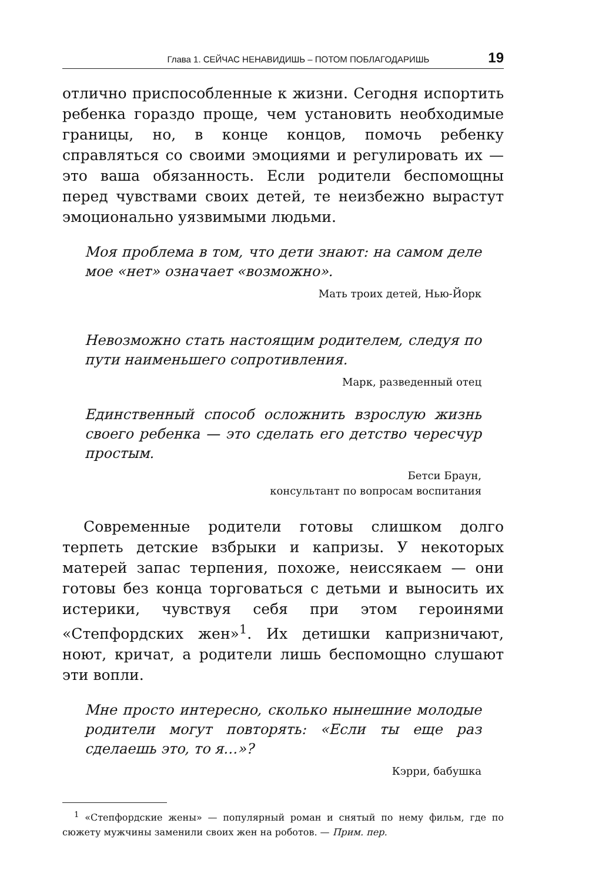Глава 1. СЕЙЧАС НЕНАВИДИШЬ – ПОТОМ ПОБЛАГОДАРИШЬ 19
отлично приспособленные к жизни. Сегодня испортить ребенка гораздо проще, чем установить необходимые границы, но, в конце концов, помочь ребенку справляться со своими эмоциями и регулировать их — это ваша обязанность. Если родители беспомощны перед чувствами своих детей, те неизбежно вырастут эмоционально уязвимыми людьми.
Моя проблема в том, что дети знают: на самом деле мое «нет» означает «возможно».
Мать троих детей, Нью-Йорк
Невозможно стать настоящим родителем, следуя по пути наименьшего сопротивления.
Марк, разведенный отец
Единственный способ осложнить взрослую жизнь своего ребенка — это сделать его детство чересчур простым.
Бетси Браун,
консультант по вопросам воспитания
Современные родители готовы слишком долго терпеть детские взбрыки и капризы. У некоторых матерей запас терпения, похоже, неиссякаем — они готовы без конца торговаться с детьми и выносить их истерики, чувствуя себя при этом героинями «Степфордских жен»<sup>1</sup>. Их детишки капризничают, ноют, кричат, а родители лишь беспомощно слушают эти вопли.
Мне просто интересно, сколько нынешние молодые родители могут повторять: «Если ты еще раз сделаешь это, то я…»?
Кэрри, бабушка
<sup>1</sup> «Степфордские жены» — популярный роман и снятый по нему фильм, где по сюжету мужчины заменили своих жен на роботов. — Прим. пер.